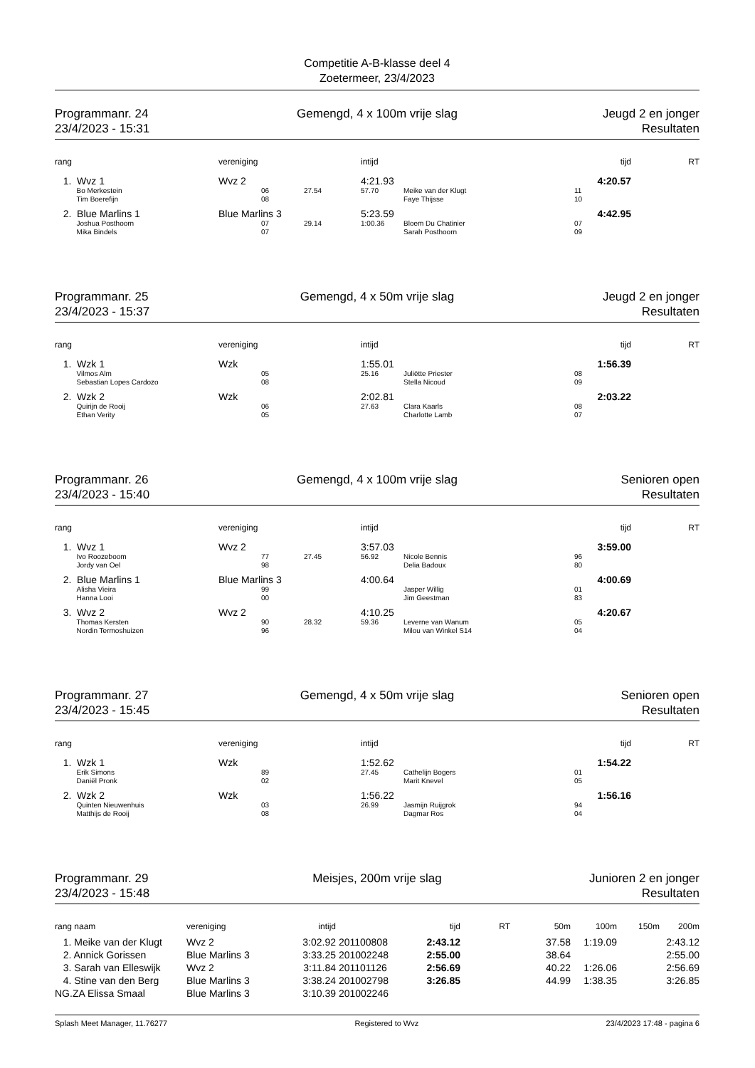Competitie A-B-klasse deel 4
Zoetermeer, 23/4/2023
Programmanr. 24
23/4/2023 - 15:31
Gemengd, 4 x 100m vrije slag Jeugd 2 en jonger
Resultaten
| rang | vereniging | | | intijd | | tijd | RT |
| --- | --- | --- | --- | --- | --- | --- | --- |
| 1. Wvz 1 | Wvz 2 | | | 4:21.93 | | 4:20.57 | |
| Bo Merkestein | | 06 | 27.54 | 57.70 | Meike van der Klugt | 11 | |
| Tim Boerefijn | | 08 | | | Faye Thijsse | 10 | |
| 2. Blue Marlins 1 | Blue Marlins 3 | | | 5:23.59 | | 4:42.95 | |
| Joshua Posthoorn | | 07 | 29.14 | 1:00.36 | Bloem Du Chatinier | 07 | |
| Mika Bindels | | 07 | | | Sarah Posthoorn | 09 | |
Programmanr. 25
23/4/2023 - 15:37
Gemengd, 4 x 50m vrije slag Jeugd 2 en jonger
Resultaten
| rang | vereniging | | | intijd | | tijd | RT |
| --- | --- | --- | --- | --- | --- | --- | --- |
| 1. Wzk 1 | Wzk | | | 1:55.01 | | 1:56.39 | |
| Vilmos Alm | | 05 | | 25.16 | Juliëtte Priester | 08 | |
| Sebastian Lopes Cardozo | | 08 | | | Stella Nicoud | 09 | |
| 2. Wzk 2 | Wzk | | | 2:02.81 | | 2:03.22 | |
| Quirijn de Rooij | | 06 | | 27.63 | Clara Kaarls | 08 | |
| Ethan Verity | | 05 | | | Charlotte Lamb | 07 | |
Programmanr. 26
23/4/2023 - 15:40
Gemengd, 4 x 100m vrije slag Senioren open
Resultaten
| rang | vereniging | | | intijd | | tijd | RT |
| --- | --- | --- | --- | --- | --- | --- | --- |
| 1. Wvz 1 | Wvz 2 | | | 3:57.03 | | 3:59.00 | |
| Ivo Roozeboom | | 77 | 27.45 | 56.92 | Nicole Bennis | 96 | |
| Jordy van Oel | | 98 | | | Delia Badoux | 80 | |
| 2. Blue Marlins 1 | Blue Marlins 3 | | | 4:00.64 | | 4:00.69 | |
| Alisha Vieira | | 99 | | | Jasper Willig | 01 | |
| Hanna Looi | | 00 | | | Jim Geestman | 83 | |
| 3. Wvz 2 | Wvz 2 | | | 4:10.25 | | 4:20.67 | |
| Thomas Kersten | | 90 | 28.32 | 59.36 | Leverne van Wanum | 05 | |
| Nordin Termoshuizen | | 96 | | | Milou van Winkel S14 | 04 | |
Programmanr. 27
23/4/2023 - 15:45
Gemengd, 4 x 50m vrije slag Senioren open
Resultaten
| rang | vereniging | | | intijd | | tijd | RT |
| --- | --- | --- | --- | --- | --- | --- | --- |
| 1. Wzk 1 | Wzk | | | 1:52.62 | | 1:54.22 | |
| Erik Simons | | 89 | | 27.45 | Cathelijn Bogers | 01 | |
| Daniël Pronk | | 02 | | | Marit Knevel | 05 | |
| 2. Wzk 2 | Wzk | | | 1:56.22 | | 1:56.16 | |
| Quinten Nieuwenhuis | | 03 | | 26.99 | Jasmijn Ruijgrok | 94 | |
| Matthijs de Rooij | | 08 | | | Dagmar Ros | 04 | |
Programmanr. 29
23/4/2023 - 15:48
Meisjes, 200m vrije slag Junioren 2 en jonger
Resultaten
| rang naam | vereniging | intijd | | tijd | RT | 50m | 100m | 150m | 200m |
| --- | --- | --- | --- | --- | --- | --- | --- | --- | --- |
| 1. Meike van der Klugt | Wvz 2 | 3:02.92 | 201100808 | 2:43.12 | | 37.58 | 1:19.09 | | 2:43.12 |
| 2. Annick Gorissen | Blue Marlins 3 | 3:33.25 | 201002248 | 2:55.00 | | 38.64 | | | 2:55.00 |
| 3. Sarah van Elleswijk | Wvz 2 | 3:11.84 | 201101126 | 2:56.69 | | 40.22 | 1:26.06 | | 2:56.69 |
| 4. Stine van den Berg | Blue Marlins 3 | 3:38.24 | 201002798 | 3:26.85 | | 44.99 | 1:38.35 | | 3:26.85 |
| NG.ZA Elissa Smaal | Blue Marlins 3 | 3:10.39 | 201002246 | | | | | | |
Splash Meet Manager, 11.76277 Registered to Wvz 23/4/2023 17:48 - pagina 6